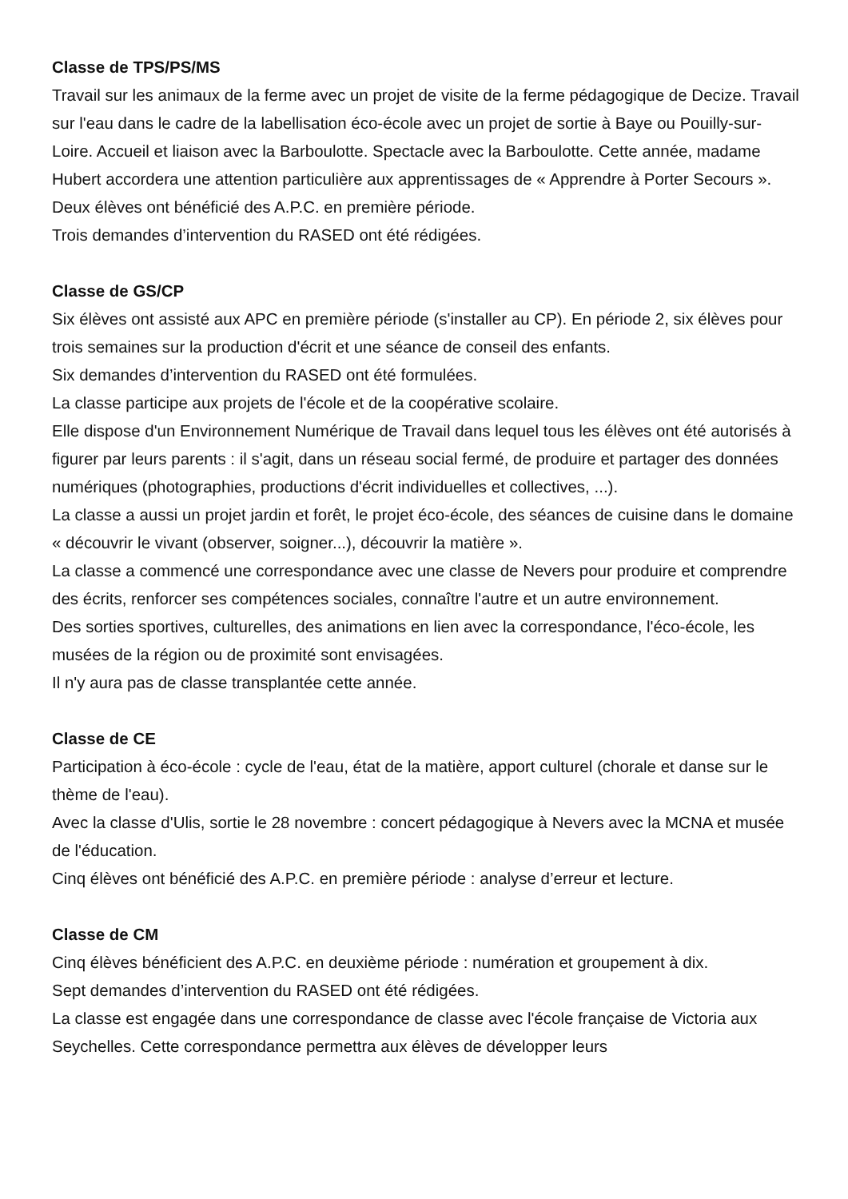Classe de TPS/PS/MS
Travail sur les animaux de la ferme avec un projet de visite de la ferme pédagogique de Decize. Travail sur l'eau dans le cadre de la labellisation éco-école avec un projet de sortie à Baye ou Pouilly-sur-Loire. Accueil et liaison avec la Barboulotte. Spectacle avec la Barboulotte. Cette année, madame Hubert accordera une attention particulière aux apprentissages de « Apprendre à Porter Secours ».
Deux élèves ont bénéficié des A.P.C. en première période.
Trois demandes d’intervention du RASED ont été rédigées.
Classe de GS/CP
Six élèves ont assisté aux APC en première période (s'installer au CP). En période 2, six élèves pour trois semaines sur la production d'écrit et une séance de conseil des enfants.
Six demandes d’intervention du RASED ont été formulées.
La classe participe aux projets de l'école et de la coopérative scolaire.
Elle dispose d'un Environnement Numérique de Travail dans lequel tous les élèves ont été autorisés à figurer par leurs parents : il s'agit, dans un réseau social fermé, de produire et partager des données numériques (photographies, productions d'écrit individuelles et collectives, ...).
La classe a aussi un projet jardin et forêt, le projet éco-école, des séances de cuisine dans le domaine « découvrir le vivant (observer, soigner...), découvrir la matière ».
La classe a commencé une correspondance avec une classe de Nevers pour produire et comprendre des écrits, renforcer ses compétences sociales, connaître l'autre et un autre environnement.
Des sorties sportives, culturelles, des animations en lien avec la correspondance, l'éco-école, les musées de la région ou de proximité sont envisagées.
Il n'y aura pas de classe transplantée cette année.
Classe de CE
Participation à éco-école : cycle de l'eau, état de la matière, apport culturel (chorale et danse sur le thème de l'eau).
Avec la classe d'Ulis, sortie le 28 novembre : concert pédagogique à Nevers avec la MCNA et musée de l'éducation.
Cinq élèves ont bénéficié des A.P.C. en première période : analyse d’erreur et lecture.
Classe de CM
Cinq élèves bénéficient des A.P.C. en deuxième période : numération et groupement à dix.
Sept demandes d’intervention du RASED ont été rédigées.
La classe est engagée dans une correspondance de classe avec l'école française de Victoria aux Seychelles. Cette correspondance permettra aux élèves de développer leurs